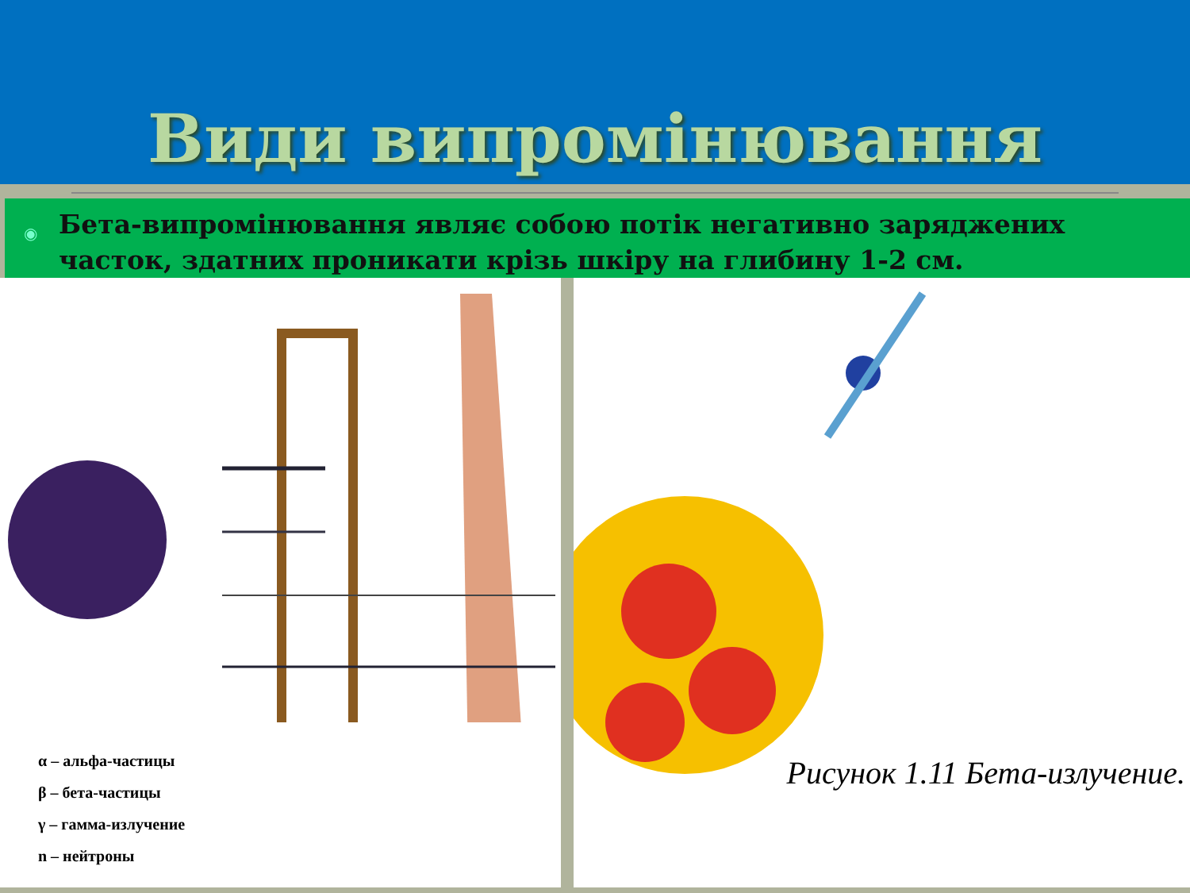Види випромінювання
◉ Бета-випромінювання являє собою потік негативно заряджених часток, здатних проникати крізь шкіру на глибину 1-2 см.
α – альфа-частицы
β – бета-частицы
γ – гамма-излучение
n – нейтроны
Рисунок 1.11 Бета-излучение.